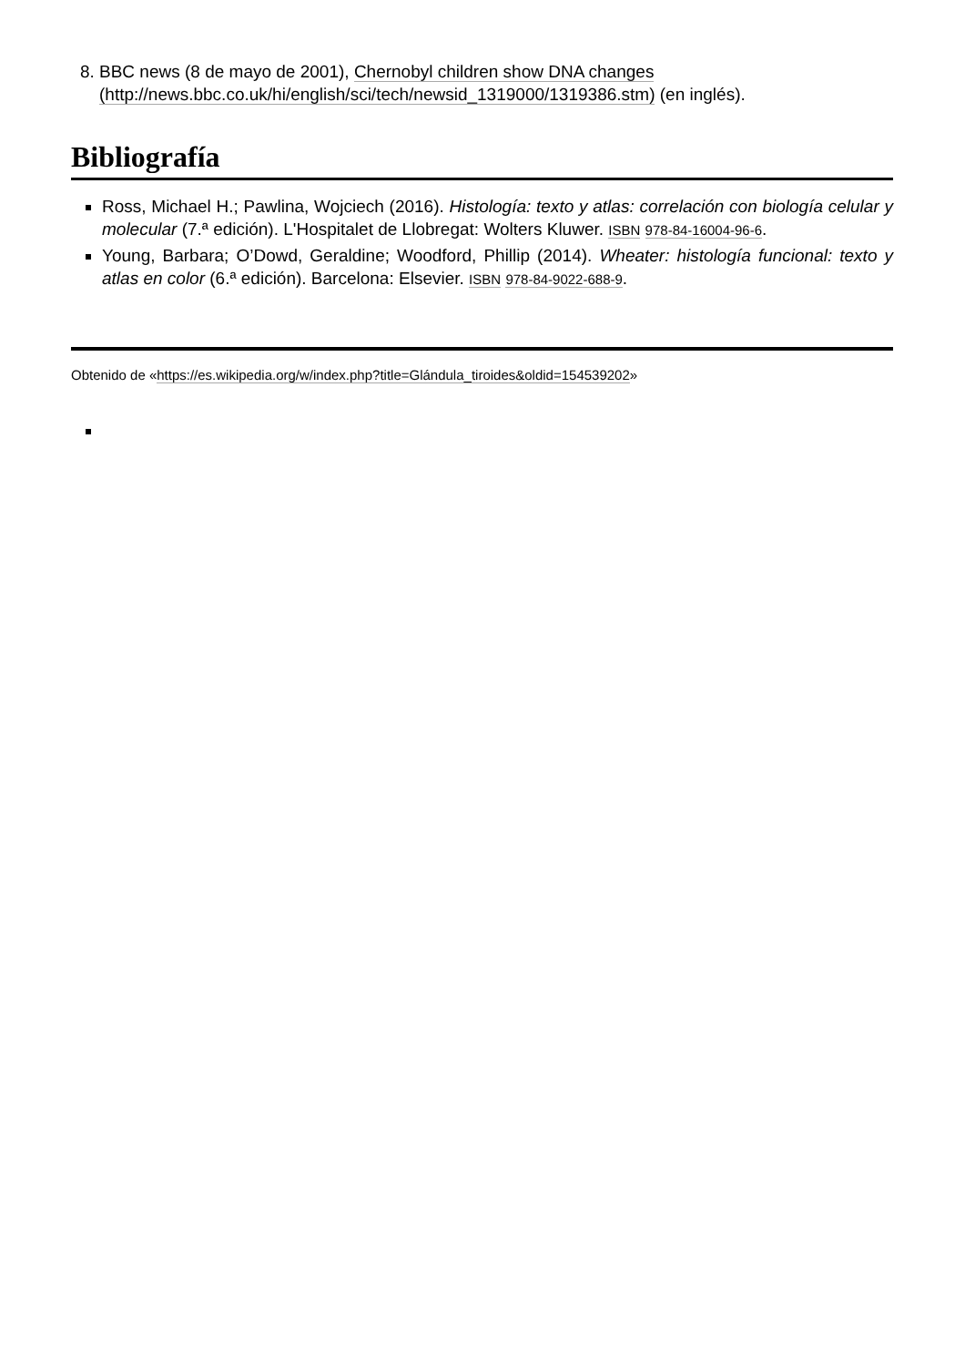8. BBC news (8 de mayo de 2001), Chernobyl children show DNA changes (http://news.bbc.co.uk/hi/english/sci/tech/newsid_1319000/1319386.stm) (en inglés).
Bibliografía
Ross, Michael H.; Pawlina, Wojciech (2016). Histología: texto y atlas: correlación con biología celular y molecular (7.ª edición). L'Hospitalet de Llobregat: Wolters Kluwer. ISBN 978-84-16004-96-6.
Young, Barbara; O’Dowd, Geraldine; Woodford, Phillip (2014). Wheater: histología funcional: texto y atlas en color (6.ª edición). Barcelona: Elsevier. ISBN 978-84-9022-688-9.
Obtenido de «https://es.wikipedia.org/w/index.php?title=Glándula_tiroides&oldid=154539202»